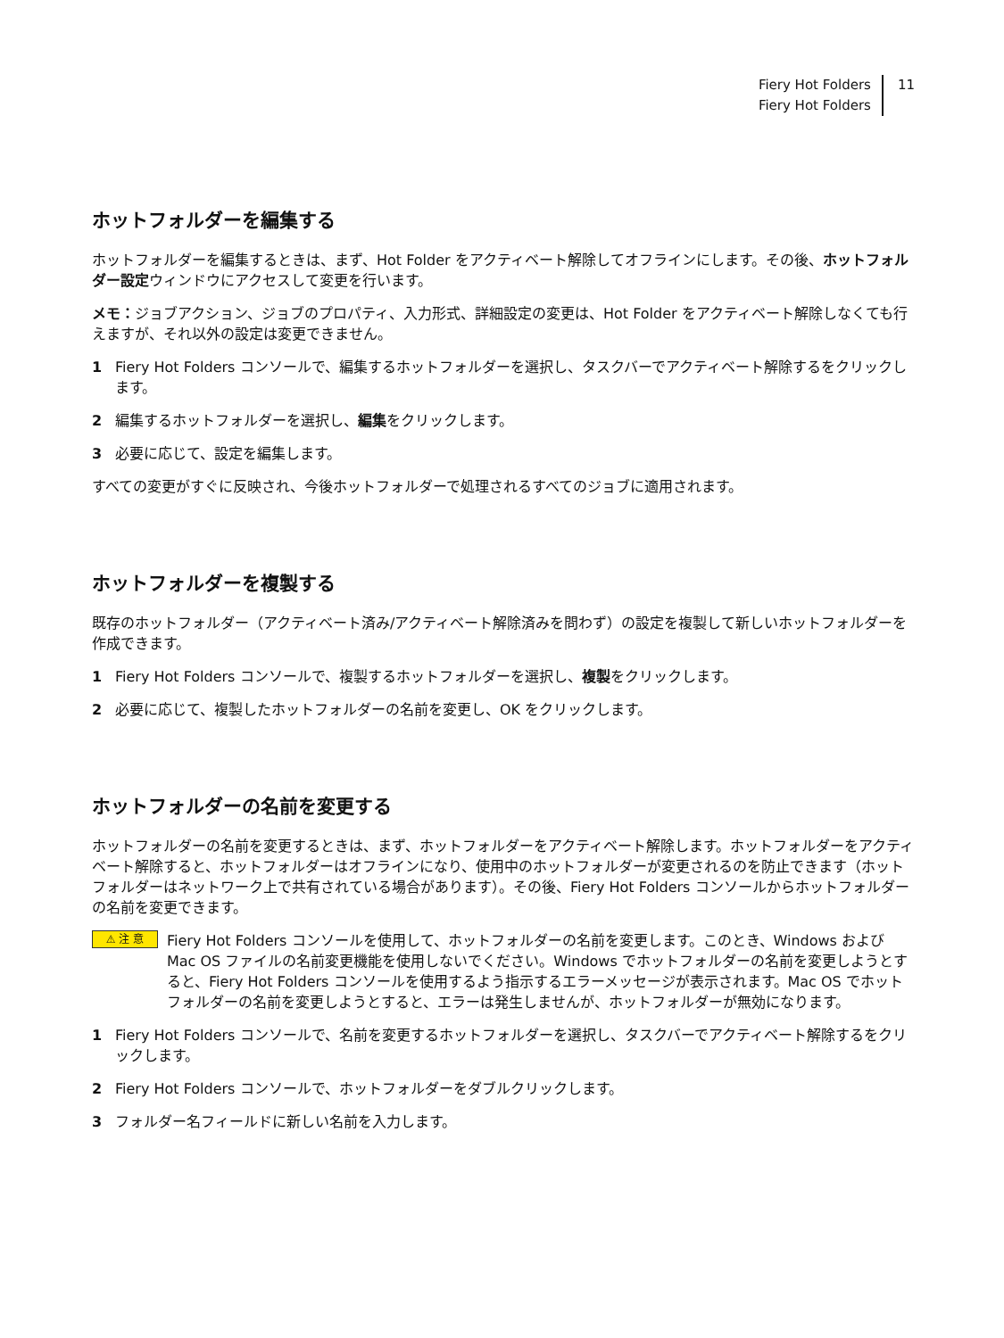Fiery Hot Folders
Fiery Hot Folders
11
ホットフォルダーを編集する
ホットフォルダーを編集するときは、まず、Hot Folder をアクティベート解除してオフラインにします。その後、ホットフォルダー設定ウィンドウにアクセスして変更を行います。
メモ：ジョブアクション、ジョブのプロパティ、入力形式、詳細設定の変更は、Hot Folder をアクティベート解除しなくても行えますが、それ以外の設定は変更できません。
1 Fiery Hot Folders コンソールで、編集するホットフォルダーを選択し、タスクバーでアクティベート解除するをクリックします。
2 編集するホットフォルダーを選択し、編集をクリックします。
3 必要に応じて、設定を編集します。
すべての変更がすぐに反映され、今後ホットフォルダーで処理されるすべてのジョブに適用されます。
ホットフォルダーを複製する
既存のホットフォルダー（アクティベート済み/アクティベート解除済みを問わず）の設定を複製して新しいホットフォルダーを作成できます。
1 Fiery Hot Folders コンソールで、複製するホットフォルダーを選択し、複製をクリックします。
2 必要に応じて、複製したホットフォルダーの名前を変更し、OK をクリックします。
ホットフォルダーの名前を変更する
ホットフォルダーの名前を変更するときは、まず、ホットフォルダーをアクティベート解除します。ホットフォルダーをアクティベート解除すると、ホットフォルダーはオフラインになり、使用中のホットフォルダーが変更されるのを防止できます（ホットフォルダーはネットワーク上で共有されている場合があります）。その後、Fiery Hot Folders コンソールからホットフォルダーの名前を変更できます。
⚠ 注 意
Fiery Hot Folders コンソールを使用して、ホットフォルダーの名前を変更します。このとき、Windows および Mac OS ファイルの名前変更機能を使用しないでください。Windows でホットフォルダーの名前を変更しようとすると、Fiery Hot Folders コンソールを使用するよう指示するエラーメッセージが表示されます。Mac OS でホットフォルダーの名前を変更しようとすると、エラーは発生しませんが、ホットフォルダーが無効になります。
1 Fiery Hot Folders コンソールで、名前を変更するホットフォルダーを選択し、タスクバーでアクティベート解除するをクリックします。
2 Fiery Hot Folders コンソールで、ホットフォルダーをダブルクリックします。
3 フォルダー名フィールドに新しい名前を入力します。